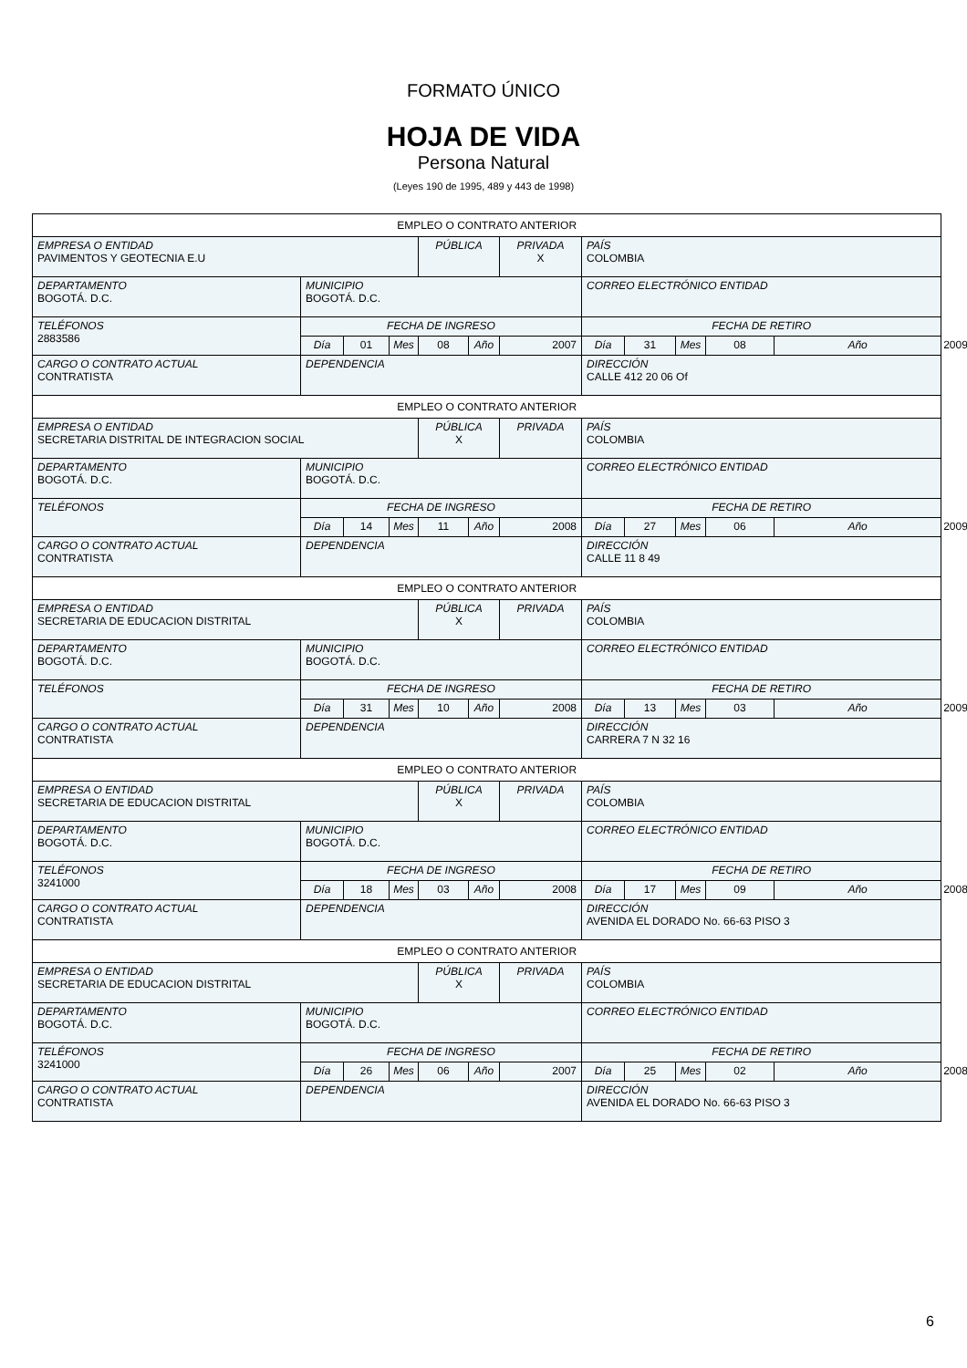FORMATO ÚNICO
HOJA DE VIDA
Persona Natural
(Leyes 190 de 1995, 489 y 443 de 1998)
| EMPLEO O CONTRATO ANTERIOR | | | | | | | | | | | | |
| EMPRESA O ENTIDAD PAVIMENTOS Y GEOTECNIA E.U | | | | PÚBLICA | | PRIVADA X | PAÍS COLOMBIA | | | | | |
| DEPARTAMENTO BOGOTÁ. D.C. | MUNICIPIO BOGOTÁ. D.C. | | | | | | CORREO ELECTRÓNICO ENTIDAD | | | | | |
| TELÉFONOS 2883586 | FECHA DE INGRESO | | | | | | FECHA DE RETIRO | | | | | |
| | Día | 01 | Mes | 08 | Año | 2007 | Día | 31 | Mes | 08 | Año | 2009 |
| CARGO O CONTRATO ACTUAL CONTRATISTA | DEPENDENCIA | | | | | | DIRECCIÓN CALLE 412 20 06 Of | | | | | |
| EMPLEO O CONTRATO ANTERIOR | | | | | | | | | | | | |
| EMPRESA O ENTIDAD SECRETARIA DISTRITAL DE INTEGRACION SOCIAL | | | | PÚBLICA X | | PRIVADA | PAÍS COLOMBIA | | | | | |
| DEPARTAMENTO BOGOTÁ. D.C. | MUNICIPIO BOGOTÁ. D.C. | | | | | | CORREO ELECTRÓNICO ENTIDAD | | | | | |
| TELÉFONOS | FECHA DE INGRESO | | | | | | FECHA DE RETIRO | | | | | |
| | Día | 14 | Mes | 11 | Año | 2008 | Día | 27 | Mes | 06 | Año | 2009 |
| CARGO O CONTRATO ACTUAL CONTRATISTA | DEPENDENCIA | | | | | | DIRECCIÓN CALLE 11 8 49 | | | | | |
| EMPLEO O CONTRATO ANTERIOR | | | | | | | | | | | | |
| EMPRESA O ENTIDAD SECRETARIA DE EDUCACION DISTRITAL | | | | PÚBLICA X | | PRIVADA | PAÍS COLOMBIA | | | | | |
| DEPARTAMENTO BOGOTÁ. D.C. | MUNICIPIO BOGOTÁ. D.C. | | | | | | CORREO ELECTRÓNICO ENTIDAD | | | | | |
| TELÉFONOS | FECHA DE INGRESO | | | | | | FECHA DE RETIRO | | | | | |
| | Día | 31 | Mes | 10 | Año | 2008 | Día | 13 | Mes | 03 | Año | 2009 |
| CARGO O CONTRATO ACTUAL CONTRATISTA | DEPENDENCIA | | | | | | DIRECCIÓN CARRERA 7 N 32 16 | | | | | |
| EMPLEO O CONTRATO ANTERIOR | | | | | | | | | | | | |
| EMPRESA O ENTIDAD SECRETARIA DE EDUCACION DISTRITAL | | | | PÚBLICA X | | PRIVADA | PAÍS COLOMBIA | | | | | |
| DEPARTAMENTO BOGOTÁ. D.C. | MUNICIPIO BOGOTÁ. D.C. | | | | | | CORREO ELECTRÓNICO ENTIDAD | | | | | |
| TELÉFONOS 3241000 | FECHA DE INGRESO | | | | | | FECHA DE RETIRO | | | | | |
| | Día | 18 | Mes | 03 | Año | 2008 | Día | 17 | Mes | 09 | Año | 2008 |
| CARGO O CONTRATO ACTUAL CONTRATISTA | DEPENDENCIA | | | | | | DIRECCIÓN AVENIDA EL DORADO No. 66-63 PISO 3 | | | | | |
| EMPLEO O CONTRATO ANTERIOR | | | | | | | | | | | | |
| EMPRESA O ENTIDAD SECRETARIA DE EDUCACION DISTRITAL | | | | PÚBLICA X | | PRIVADA | PAÍS COLOMBIA | | | | | |
| DEPARTAMENTO BOGOTÁ. D.C. | MUNICIPIO BOGOTÁ. D.C. | | | | | | CORREO ELECTRÓNICO ENTIDAD | | | | | |
| TELÉFONOS 3241000 | FECHA DE INGRESO | | | | | | FECHA DE RETIRO | | | | | |
| | Día | 26 | Mes | 06 | Año | 2007 | Día | 25 | Mes | 02 | Año | 2008 |
| CARGO O CONTRATO ACTUAL CONTRATISTA | DEPENDENCIA | | | | | | DIRECCIÓN AVENIDA EL DORADO No. 66-63 PISO 3 | | | | | |
6